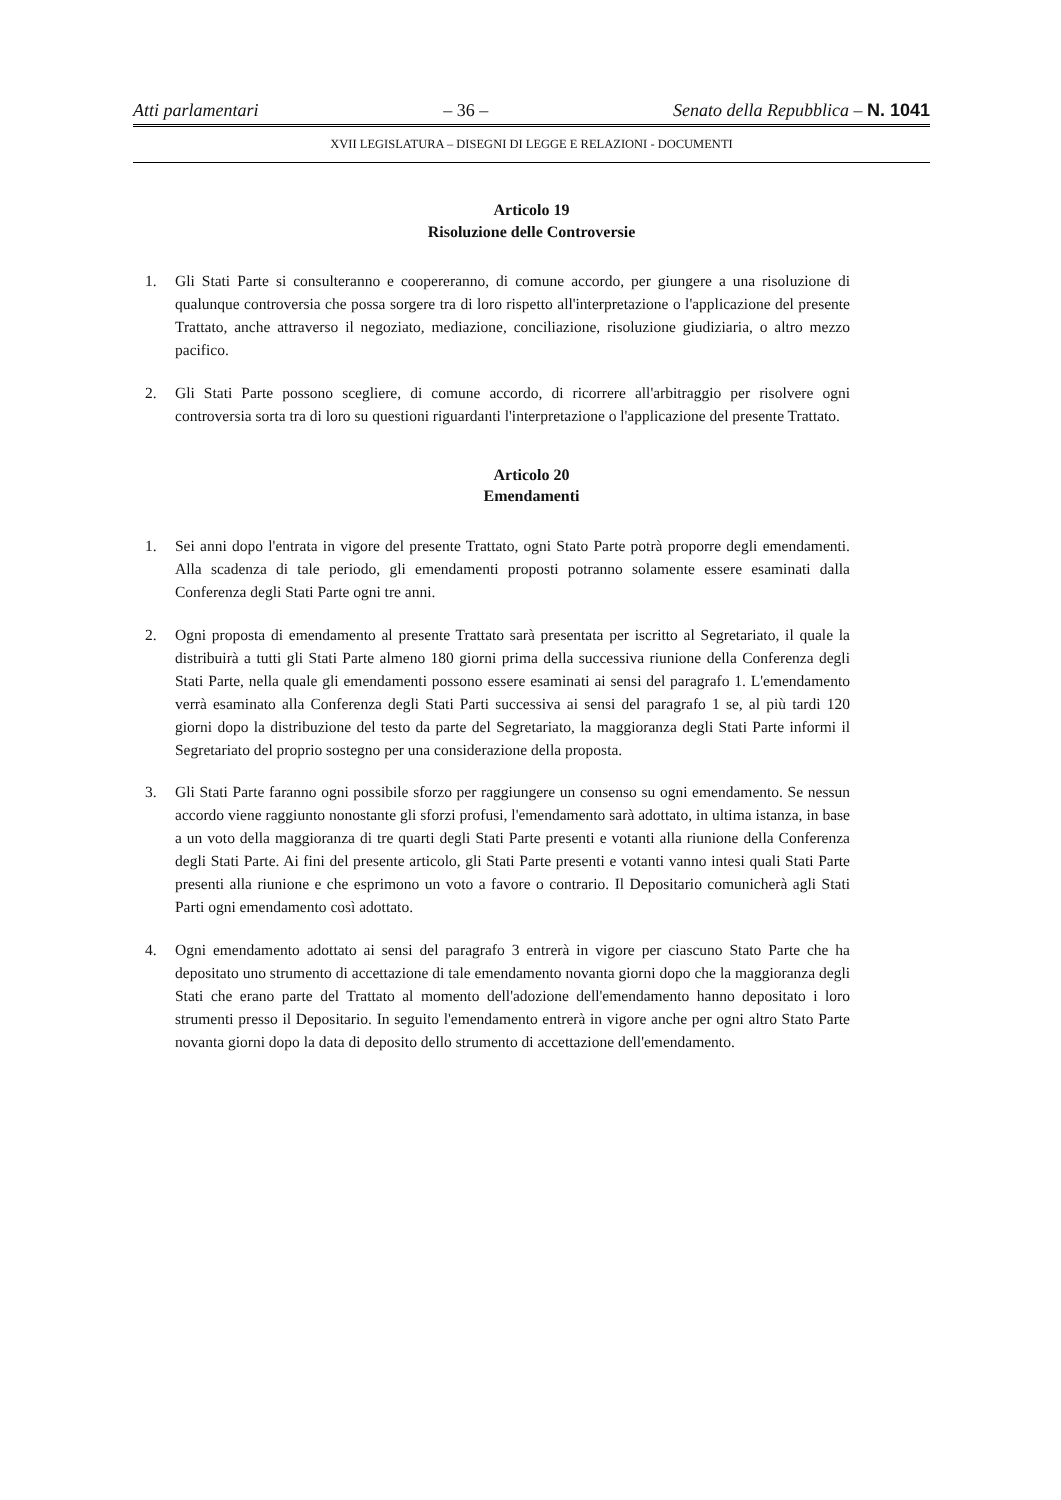Atti parlamentari – 36 – Senato della Repubblica – N. 1041
XVII LEGISLATURA – DISEGNI DI LEGGE E RELAZIONI - DOCUMENTI
Articolo 19
Risoluzione delle Controversie
1. Gli Stati Parte si consulteranno e coopereranno, di comune accordo, per giungere a una risoluzione di qualunque controversia che possa sorgere tra di loro rispetto all'interpretazione o l'applicazione del presente Trattato, anche attraverso il negoziato, mediazione, conciliazione, risoluzione giudiziaria, o altro mezzo pacifico.
2. Gli Stati Parte possono scegliere, di comune accordo, di ricorrere all'arbitraggio per risolvere ogni controversia sorta tra di loro su questioni riguardanti l'interpretazione o l'applicazione del presente Trattato.
Articolo 20
Emendamenti
1. Sei anni dopo l'entrata in vigore del presente Trattato, ogni Stato Parte potrà proporre degli emendamenti. Alla scadenza di tale periodo, gli emendamenti proposti potranno solamente essere esaminati dalla Conferenza degli Stati Parte ogni tre anni.
2. Ogni proposta di emendamento al presente Trattato sarà presentata per iscritto al Segretariato, il quale la distribuirà a tutti gli Stati Parte almeno 180 giorni prima della successiva riunione della Conferenza degli Stati Parte, nella quale gli emendamenti possono essere esaminati ai sensi del paragrafo 1. L'emendamento verrà esaminato alla Conferenza degli Stati Parti successiva ai sensi del paragrafo 1 se, al più tardi 120 giorni dopo la distribuzione del testo da parte del Segretariato, la maggioranza degli Stati Parte informi il Segretariato del proprio sostegno per una considerazione della proposta.
3. Gli Stati Parte faranno ogni possibile sforzo per raggiungere un consenso su ogni emendamento. Se nessun accordo viene raggiunto nonostante gli sforzi profusi, l'emendamento sarà adottato, in ultima istanza, in base a un voto della maggioranza di tre quarti degli Stati Parte presenti e votanti alla riunione della Conferenza degli Stati Parte. Ai fini del presente articolo, gli Stati Parte presenti e votanti vanno intesi quali Stati Parte presenti alla riunione e che esprimono un voto a favore o contrario. Il Depositario comunicherà agli Stati Parti ogni emendamento così adottato.
4. Ogni emendamento adottato ai sensi del paragrafo 3 entrerà in vigore per ciascuno Stato Parte che ha depositato uno strumento di accettazione di tale emendamento novanta giorni dopo che la maggioranza degli Stati che erano parte del Trattato al momento dell'adozione dell'emendamento hanno depositato i loro strumenti presso il Depositario. In seguito l'emendamento entrerà in vigore anche per ogni altro Stato Parte novanta giorni dopo la data di deposito dello strumento di accettazione dell'emendamento.